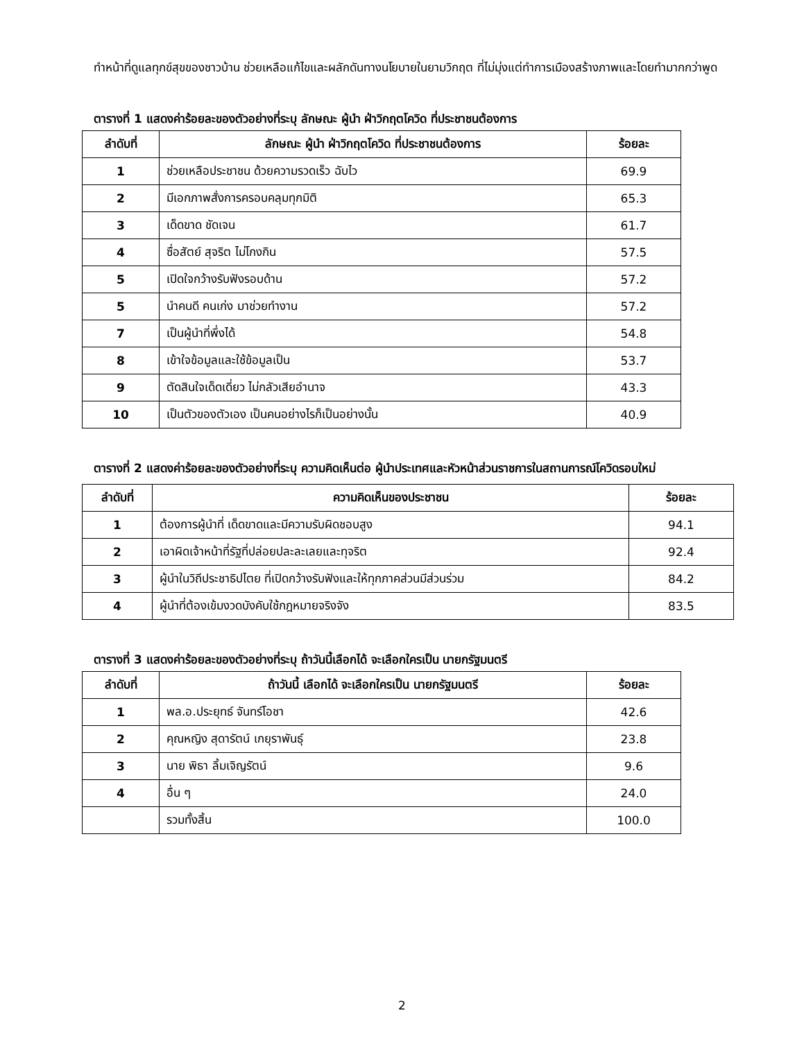ทำหน้าที่ดูแลทุกข์สุขของชาวบ้าน ช่วยเหลือแก้ไขและผลักดันทางนโยบายในยามวิกฤต ที่ไม่มุ่งแต่ทำการเมืองสร้างภาพและโดยทำมากกว่าพูด
ตารางที่ 1 แสดงค่าร้อยละของตัวอย่างที่ระบุ ลักษณะ ผู้นำ ฝ่าวิกฤตโควิด ที่ประชาชนต้องการ
| ลำดับที่ | ลักษณะ ผู้นำ ฝ่าวิกฤตโควิด ที่ประชาชนต้องการ | ร้อยละ |
| --- | --- | --- |
| 1 | ช่วยเหลือประชาชน ด้วยความรวดเร็ว ฉับไว | 69.9 |
| 2 | มีเอกภาพสั่งการครอบคลุมทุกมิติ | 65.3 |
| 3 | เด็ดขาด ชัดเจน | 61.7 |
| 4 | ซื่อสัตย์ สุจริต ไม่โกงกิน | 57.5 |
| 5 | เปิดใจกว้างรับฟังรอบด้าน | 57.2 |
| 5 | นำคนดี คนเก่ง มาช่วยทำงาน | 57.2 |
| 7 | เป็นผู้นำที่พึ่งได้ | 54.8 |
| 8 | เข้าใจข้อมูลและใช้ข้อมูลเป็น | 53.7 |
| 9 | ตัดสินใจเด็ดเดี่ยว ไม่กลัวเสียอำนาจ | 43.3 |
| 10 | เป็นตัวของตัวเอง เป็นคนอย่างไรก็เป็นอย่างนั้น | 40.9 |
ตารางที่ 2 แสดงค่าร้อยละของตัวอย่างที่ระบุ ความคิดเห็นต่อ ผู้นำประเทศและหัวหน้าส่วนราชการในสถานการณ์โควิดรอบใหม่
| ลำดับที่ | ความคิดเห็นของประชาชน | ร้อยละ |
| --- | --- | --- |
| 1 | ต้องการผู้นำที่ เด็ดขาดและมีความรับผิดชอบสูง | 94.1 |
| 2 | เอาผิดเจ้าหน้าที่รัฐที่ปล่อยปละละเลยและทุจริต | 92.4 |
| 3 | ผู้นำในวิถีประชาธิปไตย ที่เปิดกว้างรับฟังและให้ทุกภาคส่วนมีส่วนร่วม | 84.2 |
| 4 | ผู้นำที่ต้องเข้มงวดบังคับใช้กฎหมายจริงจัง | 83.5 |
ตารางที่ 3 แสดงค่าร้อยละของตัวอย่างที่ระบุ ถ้าวันนี้เลือกได้ จะเลือกใครเป็น นายกรัฐมนตรี
| ลำดับที่ | ถ้าวันนี้ เลือกได้ จะเลือกใครเป็น นายกรัฐมนตรี | ร้อยละ |
| --- | --- | --- |
| 1 | พล.อ.ประยุทธ์ จันทร์โอชา | 42.6 |
| 2 | คุณหญิง สุดารัตน์ เกยุราพันธุ์ | 23.8 |
| 3 | นาย พิธา ลิ้มเจิญรัตน์ | 9.6 |
| 4 | อื่น ๆ | 24.0 |
| | รวมทั้งสิ้น | 100.0 |
2